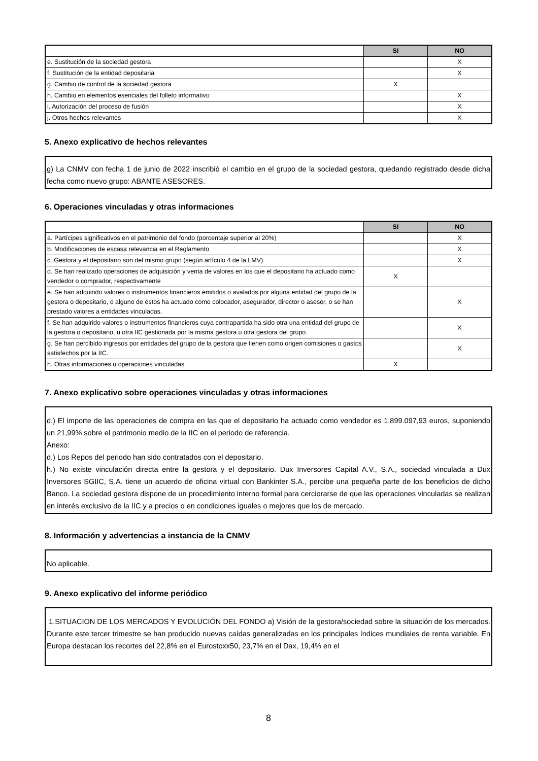| | SI | NO |
| e. Sustitución de la sociedad gestora | | X |
| f. Sustitución de la entidad depositaria | | X |
| g. Cambio de control de la sociedad gestora | X | |
| h. Cambio en elementos esenciales del folleto informativo | | X |
| i. Autorización del proceso de fusión | | X |
| j. Otros hechos relevantes | | X |
5. Anexo explicativo de hechos relevantes
g) La CNMV con fecha 1 de junio de 2022 inscribió el cambio en el grupo de la sociedad gestora, quedando registrado desde dicha fecha como nuevo grupo: ABANTE ASESORES.
6. Operaciones vinculadas y otras informaciones
| | SI | NO |
| a. Partícipes significativos en el patrimonio del fondo (porcentaje superior al 20%) | | X |
| b. Modificaciones de escasa relevancia en el Reglamento | | X |
| c. Gestora y el depositario son del mismo grupo (según artículo 4 de la LMV) | | X |
| d. Se han realizado operaciones de adquisición y venta de valores en los que el depositario ha actuado como vendedor o comprador, respectivamente | X | |
| e. Se han adquirido valores o instrumentos financieros emitidos o avalados por alguna entidad del grupo de la gestora o depositario, o alguno de éstos ha actuado como colocador, asegurador, director o asesor, o se han prestado valores a entidades vinculadas. | | X |
| f. Se han adquirido valores o instrumentos financieros cuya contrapartida ha sido otra una entidad del grupo de la gestora o depositario, u otra IIC gestionada por la misma gestora u otra gestora del grupo. | | X |
| g. Se han percibido ingresos por entidades del grupo de la gestora que tienen como origen comisiones o gastos satisfechos por la IIC. | | X |
| h. Otras informaciones u operaciones vinculadas | X | |
7. Anexo explicativo sobre operaciones vinculadas y otras informaciones
d.) El importe de las operaciones de compra en las que el depositario ha actuado como vendedor es 1.899.097,93 euros, suponiendo un 21,99% sobre el patrimonio medio de la IIC en el periodo de referencia.
Anexo:
d.) Los Repos del periodo han sido contratados con el depositario.
h.) No existe vinculación directa entre la gestora y el depositario. Dux Inversores Capital A.V., S.A., sociedad vinculada a Dux Inversores SGIIC, S.A. tiene un acuerdo de oficina virtual con Bankinter S.A., percibe una pequeña parte de los beneficios de dicho Banco. La sociedad gestora dispone de un procedimiento interno formal para cerciorarse de que las operaciones vinculadas se realizan en interés exclusivo de la IIC y a precios o en condiciones iguales o mejores que los de mercado.
8. Información y advertencias a instancia de la CNMV
No aplicable.
9. Anexo explicativo del informe periódico
1.SITUACION DE LOS MERCADOS Y EVOLUCIÓN DEL FONDO a) Visión de la gestora/sociedad sobre la situación de los mercados. Durante este tercer trimestre se han producido nuevas caídas generalizadas en los principales índices mundiales de renta variable. En Europa destacan los recortes del 22,8% en el Eurostoxx50, 23,7% en el Dax, 19,4% en el
8